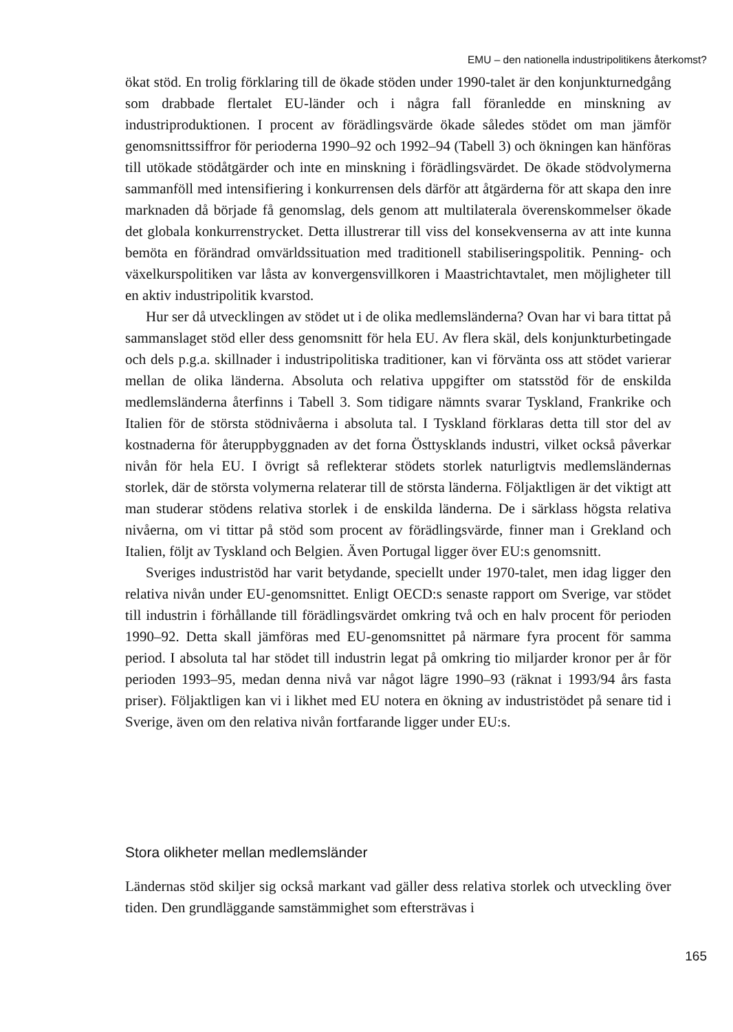EMU – den nationella industripolitikens återkomst?
ökat stöd. En trolig förklaring till de ökade stöden under 1990-talet är den konjunkturnedgång som drabbade flertalet EU-länder och i några fall föranledde en minskning av industriproduktionen. I procent av förädlingsvärde ökade således stödet om man jämför genomsnittssiffror för perioderna 1990–92 och 1992–94 (Tabell 3) och ökningen kan hänföras till utökade stödåtgärder och inte en minskning i förädlingsvärdet. De ökade stödvolymerna sammanföll med intensifiering i konkurrensen dels därför att åtgärderna för att skapa den inre marknaden då började få genomslag, dels genom att multilaterala överenskommelser ökade det globala konkurrenstrycket. Detta illustrerar till viss del konsekvenserna av att inte kunna bemöta en förändrad omvärldssituation med traditionell stabiliseringspolitik. Penning- och växelkurspolitiken var låsta av konvergensvillkoren i Maastrichtavtalet, men möjligheter till en aktiv industripolitik kvarstod.
Hur ser då utvecklingen av stödet ut i de olika medlemsländerna? Ovan har vi bara tittat på sammanslaget stöd eller dess genomsnitt för hela EU. Av flera skäl, dels konjunkturbetingade och dels p.g.a. skillnader i industripolitiska traditioner, kan vi förvänta oss att stödet varierar mellan de olika länderna. Absoluta och relativa uppgifter om statsstöd för de enskilda medlemsländerna återfinns i Tabell 3. Som tidigare nämnts svarar Tyskland, Frankrike och Italien för de största stödnivåerna i absoluta tal. I Tyskland förklaras detta till stor del av kostnaderna för återuppbyggnaden av det forna Östtysklands industri, vilket också påverkar nivån för hela EU. I övrigt så reflekterar stödets storlek naturligtvis medlemsländernas storlek, där de största volymerna relaterar till de största länderna. Följaktligen är det viktigt att man studerar stödens relativa storlek i de enskilda länderna. De i särklass högsta relativa nivåerna, om vi tittar på stöd som procent av förädlingsvärde, finner man i Grekland och Italien, följt av Tyskland och Belgien. Även Portugal ligger över EU:s genomsnitt.
Sveriges industristöd har varit betydande, speciellt under 1970-talet, men idag ligger den relativa nivån under EU-genomsnittet. Enligt OECD:s senaste rapport om Sverige, var stödet till industrin i förhållande till förädlingsvärdet omkring två och en halv procent för perioden 1990–92. Detta skall jämföras med EU-genomsnittet på närmare fyra procent för samma period. I absoluta tal har stödet till industrin legat på omkring tio miljarder kronor per år för perioden 1993–95, medan denna nivå var något lägre 1990–93 (räknat i 1993/94 års fasta priser). Följaktligen kan vi i likhet med EU notera en ökning av industristödet på senare tid i Sverige, även om den relativa nivån fortfarande ligger under EU:s.
Stora olikheter mellan medlemsländer
Ländernas stöd skiljer sig också markant vad gäller dess relativa storlek och utveckling över tiden. Den grundläggande samstämmighet som eftersträvas i
165